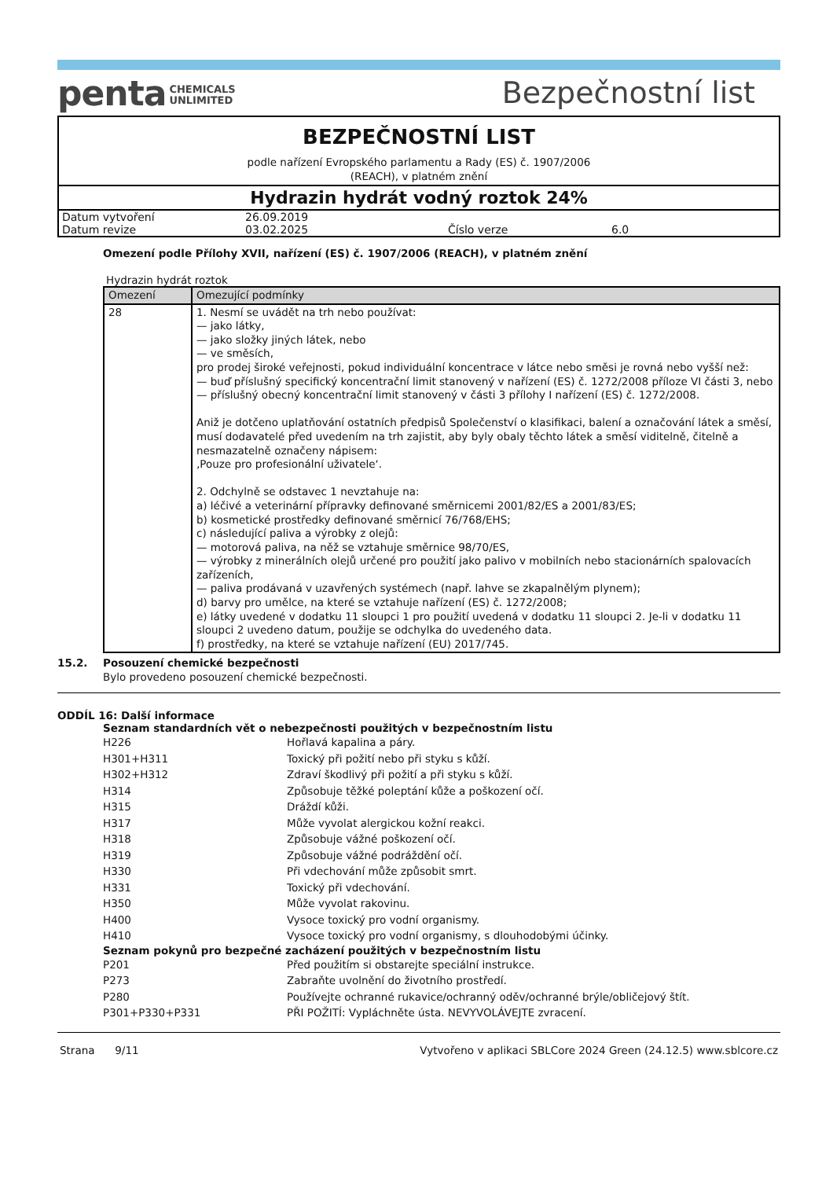penta CHEMICALS
UNLIMITED
Bezpečnostní list
BEZPEČNOSTNÍ LIST
podle nařízení Evropského parlamentu a Rady (ES) č. 1907/2006
(REACH), v platném znění
Hydrazin hydrát vodný roztok 24%
| Datum vytvoření | 26.09.2019 | | |
| Datum revize | 03.02.2025 | Číslo verze | 6.0 |
Omezení podle Přílohy XVII, nařízení (ES) č. 1907/2006 (REACH), v platném znění
Hydrazin hydrát roztok
| Omezení | Omezující podmínky |
| --- | --- |
| 28 | 1. Nesmí se uvádět na trh nebo používat: — jako látky, — jako složky jiných látek, nebo — ve směsích, pro prodej široké veřejnosti, pokud individuální koncentrace v látce nebo směsi je rovná nebo vyšší než: — buď příslušný specifický koncentrační limit stanovený v nařízení (ES) č. 1272/2008 příloze VI části 3, nebo — příslušný obecný koncentrační limit stanovený v části 3 přílohy I nařízení (ES) č. 1272/2008. Aniž je dotčeno uplatňování ostatních předpisů Společenství o klasifikaci, balení a označování látek a směsí, musí dodavatelé před uvedením na trh zajistit, aby byly obaly těchto látek a směsí viditelně, čitelně a nesmazatelně označeny nápisem: ‚Pouze pro profesionální uživatele‘. 2. Odchylně se odstavec 1 nevztahuje na: a) léčivé a veterinární přípravky definované směrnicemi 2001/82/ES a 2001/83/ES; b) kosmetické prostředky definované směrnicí 76/768/EHS; c) následující paliva a výrobky z olejů: — motorová paliva, na něž se vztahuje směrnice 98/70/ES, — výrobky z minerálních olejů určené pro použití jako palivo v mobilních nebo stacionárních spalovacích zařízeních, — paliva prodávaná v uzavřených systémech (např. lahve se zkapalnělým plynem); d) barvy pro umělce, na které se vztahuje nařízení (ES) č. 1272/2008; e) látky uvedené v dodatku 11 sloupci 1 pro použití uvedená v dodatku 11 sloupci 2. Je-li v dodatku 11 sloupci 2 uvedeno datum, použije se odchylka do uvedeného data. f) prostředky, na které se vztahuje nařízení (EU) 2017/745. |
15.2. Posouzení chemické bezpečnosti
Bylo provedeno posouzení chemické bezpečnosti.
ODDÍL 16: Další informace
Seznam standardních vět o nebezpečnosti použitých v bezpečnostním listu
| H226 | Hořlavá kapalina a páry. |
| H301+H311 | Toxický při požití nebo při styku s kůží. |
| H302+H312 | Zdraví škodlivý při požití a při styku s kůží. |
| H314 | Způsobuje těžké poleptání kůže a poškození očí. |
| H315 | Dráždí kůži. |
| H317 | Může vyvolat alergickou kožní reakci. |
| H318 | Způsobuje vážné poškození očí. |
| H319 | Způsobuje vážné podráždění očí. |
| H330 | Při vdechování může způsobit smrt. |
| H331 | Toxický při vdechování. |
| H350 | Může vyvolat rakovinu. |
| H400 | Vysoce toxický pro vodní organismy. |
| H410 | Vysoce toxický pro vodní organismy, s dlouhodobými účinky. |
Seznam pokynů pro bezpečné zacházení použitých v bezpečnostním listu
| P201 | Před použitím si obstarejte speciální instrukce. |
| P273 | Zabraňte uvolnění do životního prostředí. |
| P280 | Používejte ochranné rukavice/ochranný oděv/ochranné brýle/obličejový štít. |
| P301+P330+P331 | PŘI POŽITÍ: Vypláchněte ústa. NEVYVOLÁVEJTE zvracení. |
Strana 9/11 Vytvořeno v aplikaci SBLCore 2024 Green (24.12.5) www.sblcore.cz